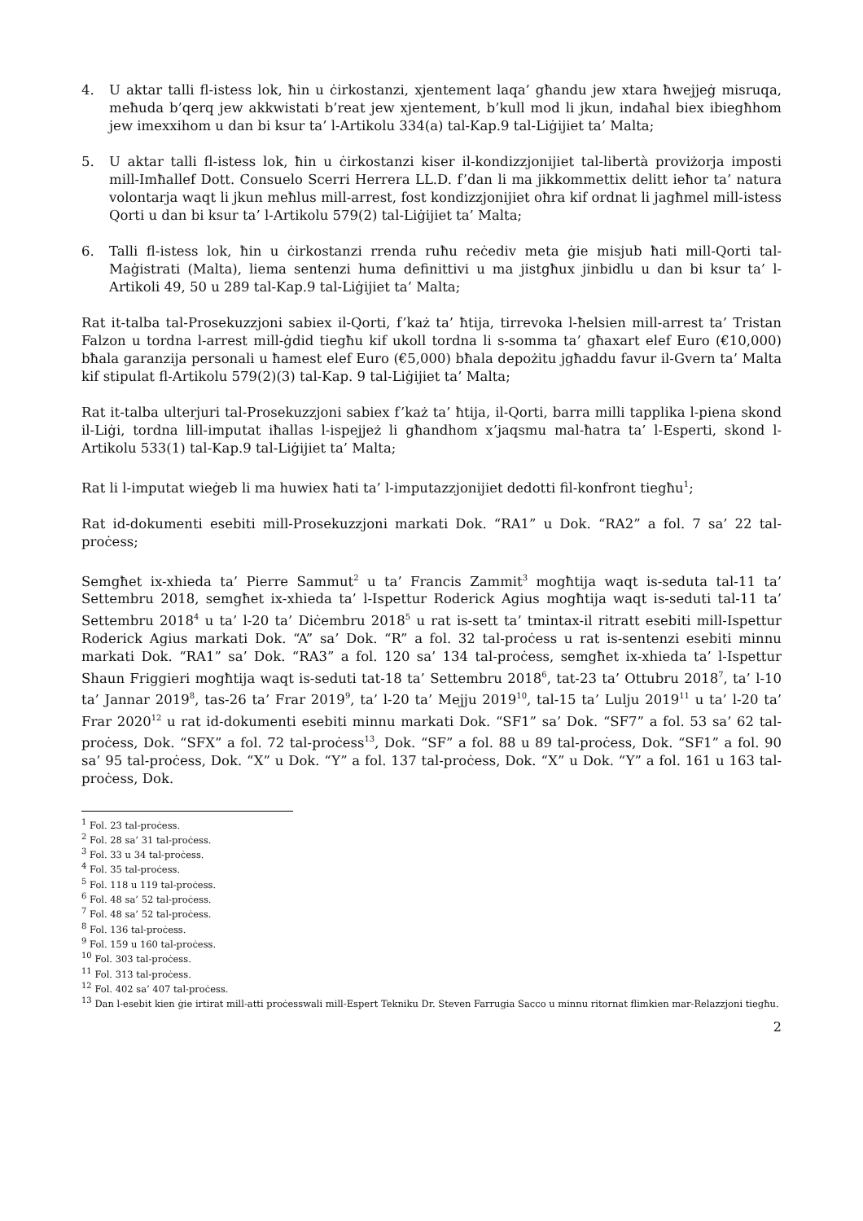4. U aktar talli fl-istess lok, ħin u ċirkostanzi, xjentement laqa’ għandu jew xtara ħwejjeġ misruqa, meħuda b’qerq jew akkwistati b’reat jew xjentement, b’kull mod li jkun, indaħal biex ibiegħhom jew imexxihom u dan bi ksur ta’ l-Artikolu 334(a) tal-Kap.9 tal-Liġijiet ta’ Malta;
5. U aktar talli fl-istess lok, ħin u ċirkostanzi kiser il-kondizzjonijiet tal-libertà proviżorja imposti mill-Imħallef Dott. Consuelo Scerri Herrera LL.D. f’dan li ma jikkommettix delitt ieħor ta’ natura volontarja waqt li jkun meħlus mill-arrest, fost kondizzjonijiet oħra kif ordnat li jagħmel mill-istess Qorti u dan bi ksur ta’ l-Artikolu 579(2) tal-Liġijiet ta’ Malta;
6. Talli fl-istess lok, ħin u ċirkostanzi rrenda ruħu reċediv meta ġie misjub ħati mill-Qorti tal-Maġistrati (Malta), liema sentenzi huma definittivi u ma jistgħux jinbidlu u dan bi ksur ta’ l-Artikoli 49, 50 u 289 tal-Kap.9 tal-Liġijiet ta’ Malta;
Rat it-talba tal-Prosekuzzjoni sabiex il-Qorti, f’każ ta’ ħtija, tirrevoka l-ħelsien mill-arrest ta’ Tristan Falzon u tordna l-arrest mill-ġdid tiegħu kif ukoll tordna li s-somma ta’ għaxart elef Euro (€10,000) bħala garanzija personali u ħamest elef Euro (€5,000) bħala depożitu jgħaddu favur il-Gvern ta’ Malta kif stipulat fl-Artikolu 579(2)(3) tal-Kap. 9 tal-Liġijiet ta’ Malta;
Rat it-talba ulterjuri tal-Prosekuzzjoni sabiex f’każ ta’ ħtija, il-Qorti, barra milli tapplika l-piena skond il-Liġi, tordna lill-imputat iħallas l-ispejjeż li għandhom x’jaqsmu mal-ħatra ta’ l-Esperti, skond l-Artikolu 533(1) tal-Kap.9 tal-Liġijiet ta’ Malta;
Rat li l-imputat wieġeb li ma huwiex ħati ta’ l-imputazzjonijiet dedotti fil-konfront tiegħu<sup>1</sup>;
Rat id-dokumenti esebiti mill-Prosekuzzjoni markati Dok. “RA1” u Dok. “RA2” a fol. 7 sa’ 22 tal-proċess;
Semgħet ix-xhieda ta’ Pierre Sammut<sup>2</sup> u ta’ Francis Zammit<sup>3</sup> mogħtija waqt is-seduta tal-11 ta’ Settembru 2018, semgħet ix-xhieda ta’ l-Ispettur Roderick Agius mogħtija waqt is-seduti tal-11 ta’ Settembru 2018<sup>4</sup> u ta’ l-20 ta’ Diċembru 2018<sup>5</sup> u rat is-sett ta’ tmintax-il ritratt esebiti mill-Ispettur Roderick Agius markati Dok. “A” sa’ Dok. “R” a fol. 32 tal-proċess u rat is-sentenzi esebiti minnu markati Dok. “RA1” sa’ Dok. “RA3” a fol. 120 sa’ 134 tal-proċess, semgħet ix-xhieda ta’ l-Ispettur Shaun Friggieri mogħtija waqt is-seduti tat-18 ta’ Settembru 2018<sup>6</sup>, tat-23 ta’ Ottubru 2018<sup>7</sup>, ta’ l-10 ta’ Jannar 2019<sup>8</sup>, tas-26 ta’ Frar 2019<sup>9</sup>, ta’ l-20 ta’ Mejju 2019<sup>10</sup>, tal-15 ta’ Lulju 2019<sup>11</sup> u ta’ l-20 ta’ Frar 2020<sup>12</sup> u rat id-dokumenti esebiti minnu markati Dok. “SF1” sa’ Dok. “SF7” a fol. 53 sa’ 62 tal-proċess, Dok. “SFX” a fol. 72 tal-proċess<sup>13</sup>, Dok. “SF” a fol. 88 u 89 tal-proċess, Dok. “SF1” a fol. 90 sa’ 95 tal-proċess, Dok. “X” u Dok. “Y” a fol. 137 tal-proċess, Dok. “X” u Dok. “Y” a fol. 161 u 163 tal-proċess, Dok.
<sup>1</sup> Fol. 23 tal-proċess.
<sup>2</sup> Fol. 28 sa’ 31 tal-proċess.
<sup>3</sup> Fol. 33 u 34 tal-proċess.
<sup>4</sup> Fol. 35 tal-proċess.
<sup>5</sup> Fol. 118 u 119 tal-proċess.
<sup>6</sup> Fol. 48 sa’ 52 tal-proċess.
<sup>7</sup> Fol. 48 sa’ 52 tal-proċess.
<sup>8</sup> Fol. 136 tal-proċess.
<sup>9</sup> Fol. 159 u 160 tal-proċess.
<sup>10</sup> Fol. 303 tal-proċess.
<sup>11</sup> Fol. 313 tal-proċess.
<sup>12</sup> Fol. 402 sa’ 407 tal-proċess.
<sup>13</sup> Dan l-esebit kien ġie irtirat mill-atti proċesswali mill-Espert Tekniku Dr. Steven Farrugia Sacco u minnu ritornat flimkien mar-Relazzjoni tiegħu.
2